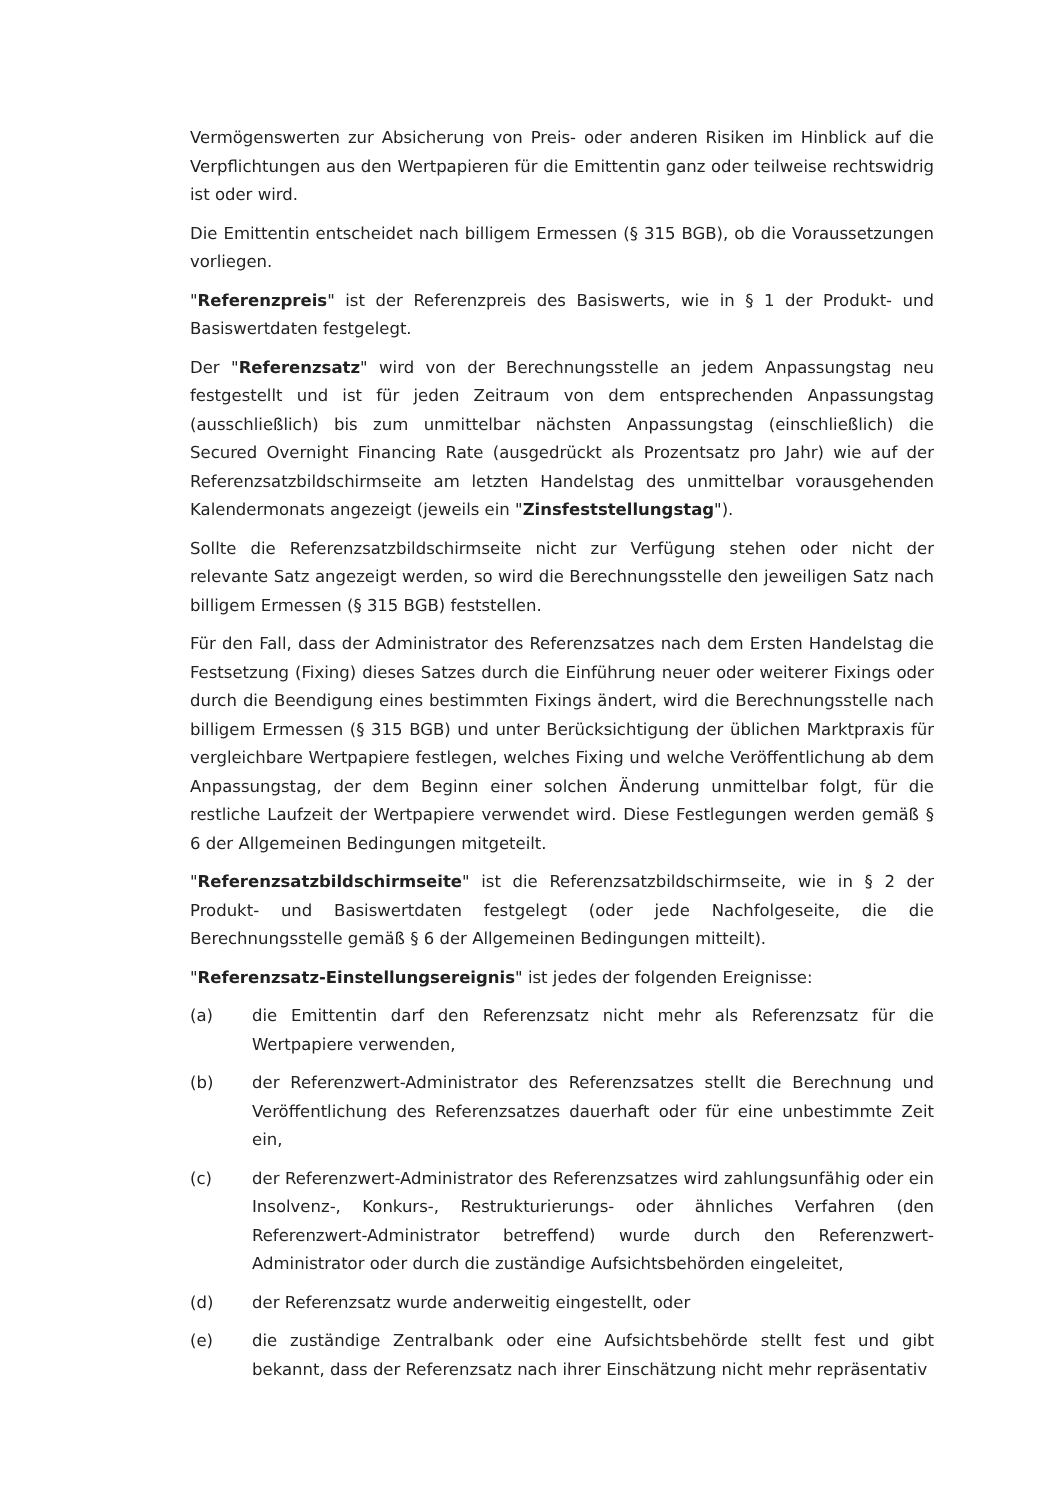Vermögenswerten zur Absicherung von Preis- oder anderen Risiken im Hinblick auf die Verpflichtungen aus den Wertpapieren für die Emittentin ganz oder teilweise rechtswidrig ist oder wird.
Die Emittentin entscheidet nach billigem Ermessen (§ 315 BGB), ob die Voraussetzungen vorliegen.
"Referenzpreis" ist der Referenzpreis des Basiswerts, wie in § 1 der Produkt- und Basiswertdaten festgelegt.
Der "Referenzsatz" wird von der Berechnungsstelle an jedem Anpassungstag neu festgestellt und ist für jeden Zeitraum von dem entsprechenden Anpassungstag (ausschließlich) bis zum unmittelbar nächsten Anpassungstag (einschließlich) die Secured Overnight Financing Rate (ausgedrückt als Prozentsatz pro Jahr) wie auf der Referenzsatzbildschirmseite am letzten Handelstag des unmittelbar vorausgehenden Kalendermonats angezeigt (jeweils ein "Zinsfeststellungstag").
Sollte die Referenzsatzbildschirmseite nicht zur Verfügung stehen oder nicht der relevante Satz angezeigt werden, so wird die Berechnungsstelle den jeweiligen Satz nach billigem Ermessen (§ 315 BGB) feststellen.
Für den Fall, dass der Administrator des Referenzsatzes nach dem Ersten Handelstag die Festsetzung (Fixing) dieses Satzes durch die Einführung neuer oder weiterer Fixings oder durch die Beendigung eines bestimmten Fixings ändert, wird die Berechnungsstelle nach billigem Ermessen (§ 315 BGB) und unter Berücksichtigung der üblichen Marktpraxis für vergleichbare Wertpapiere festlegen, welches Fixing und welche Veröffentlichung ab dem Anpassungstag, der dem Beginn einer solchen Änderung unmittelbar folgt, für die restliche Laufzeit der Wertpapiere verwendet wird. Diese Festlegungen werden gemäß § 6 der Allgemeinen Bedingungen mitgeteilt.
"Referenzsatzbildschirmseite" ist die Referenzsatzbildschirmseite, wie in § 2 der Produkt- und Basiswertdaten festgelegt (oder jede Nachfolgeseite, die die Berechnungsstelle gemäß § 6 der Allgemeinen Bedingungen mitteilt).
"Referenzsatz-Einstellungsereignis" ist jedes der folgenden Ereignisse:
(a) die Emittentin darf den Referenzsatz nicht mehr als Referenzsatz für die Wertpapiere verwenden,
(b) der Referenzwert-Administrator des Referenzsatzes stellt die Berechnung und Veröffentlichung des Referenzsatzes dauerhaft oder für eine unbestimmte Zeit ein,
(c) der Referenzwert-Administrator des Referenzsatzes wird zahlungsunfähig oder ein Insolvenz-, Konkurs-, Restrukturierungs- oder ähnliches Verfahren (den Referenzwert-Administrator betreffend) wurde durch den Referenzwert-Administrator oder durch die zuständige Aufsichtsbehörden eingeleitet,
(d) der Referenzsatz wurde anderweitig eingestellt, oder
(e) die zuständige Zentralbank oder eine Aufsichtsbehörde stellt fest und gibt bekannt, dass der Referenzsatz nach ihrer Einschätzung nicht mehr repräsentativ